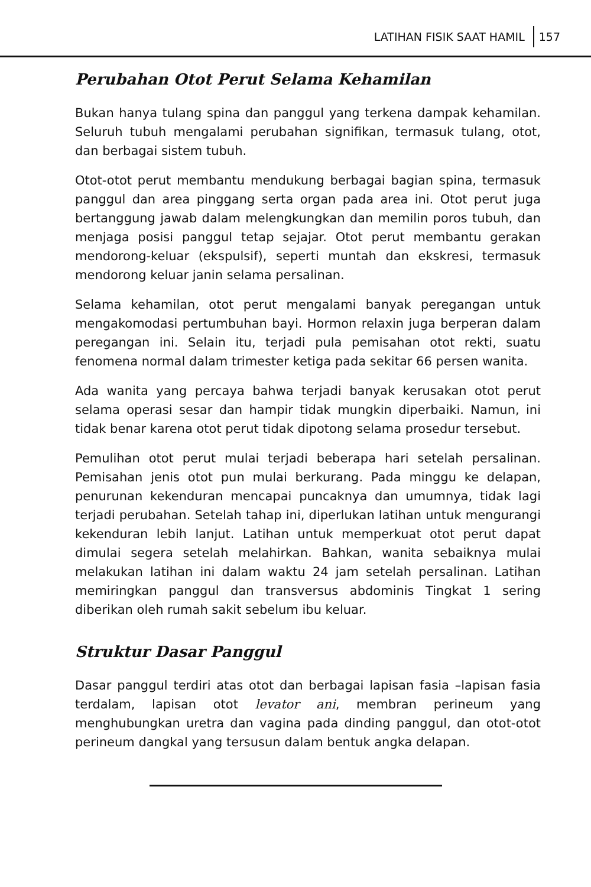LATIHAN FISIK SAAT HAMIL 157
Perubahan Otot Perut Selama Kehamilan
Bukan hanya tulang spina dan panggul yang terkena dampak kehamilan. Seluruh tubuh mengalami perubahan signifikan, termasuk tulang, otot, dan berbagai sistem tubuh.
Otot-otot perut membantu mendukung berbagai bagian spina, termasuk panggul dan area pinggang serta organ pada area ini. Otot perut juga bertanggung jawab dalam melengkungkan dan memilin poros tubuh, dan menjaga posisi panggul tetap sejajar. Otot perut membantu gerakan mendorong-keluar (ekspulsif), seperti muntah dan ekskresi, termasuk mendorong keluar janin selama persalinan.
Selama kehamilan, otot perut mengalami banyak peregangan untuk mengakomodasi pertumbuhan bayi. Hormon relaxin juga berperan dalam peregangan ini. Selain itu, terjadi pula pemisahan otot rekti, suatu fenomena normal dalam trimester ketiga pada sekitar 66 persen wanita.
Ada wanita yang percaya bahwa terjadi banyak kerusakan otot perut selama operasi sesar dan hampir tidak mungkin diperbaiki. Namun, ini tidak benar karena otot perut tidak dipotong selama prosedur tersebut.
Pemulihan otot perut mulai terjadi beberapa hari setelah persalinan. Pemisahan jenis otot pun mulai berkurang. Pada minggu ke delapan, penurunan kekenduran mencapai puncaknya dan umumnya, tidak lagi terjadi perubahan. Setelah tahap ini, diperlukan latihan untuk mengurangi kekenduran lebih lanjut. Latihan untuk memperkuat otot perut dapat dimulai segera setelah melahirkan. Bahkan, wanita sebaiknya mulai melakukan latihan ini dalam waktu 24 jam setelah persalinan. Latihan memiringkan panggul dan transversus abdominis Tingkat 1 sering diberikan oleh rumah sakit sebelum ibu keluar.
Struktur Dasar Panggul
Dasar panggul terdiri atas otot dan berbagai lapisan fasia –lapisan fasia terdalam, lapisan otot levator ani, membran perineum yang menghubungkan uretra dan vagina pada dinding panggul, dan otot-otot perineum dangkal yang tersusun dalam bentuk angka delapan.